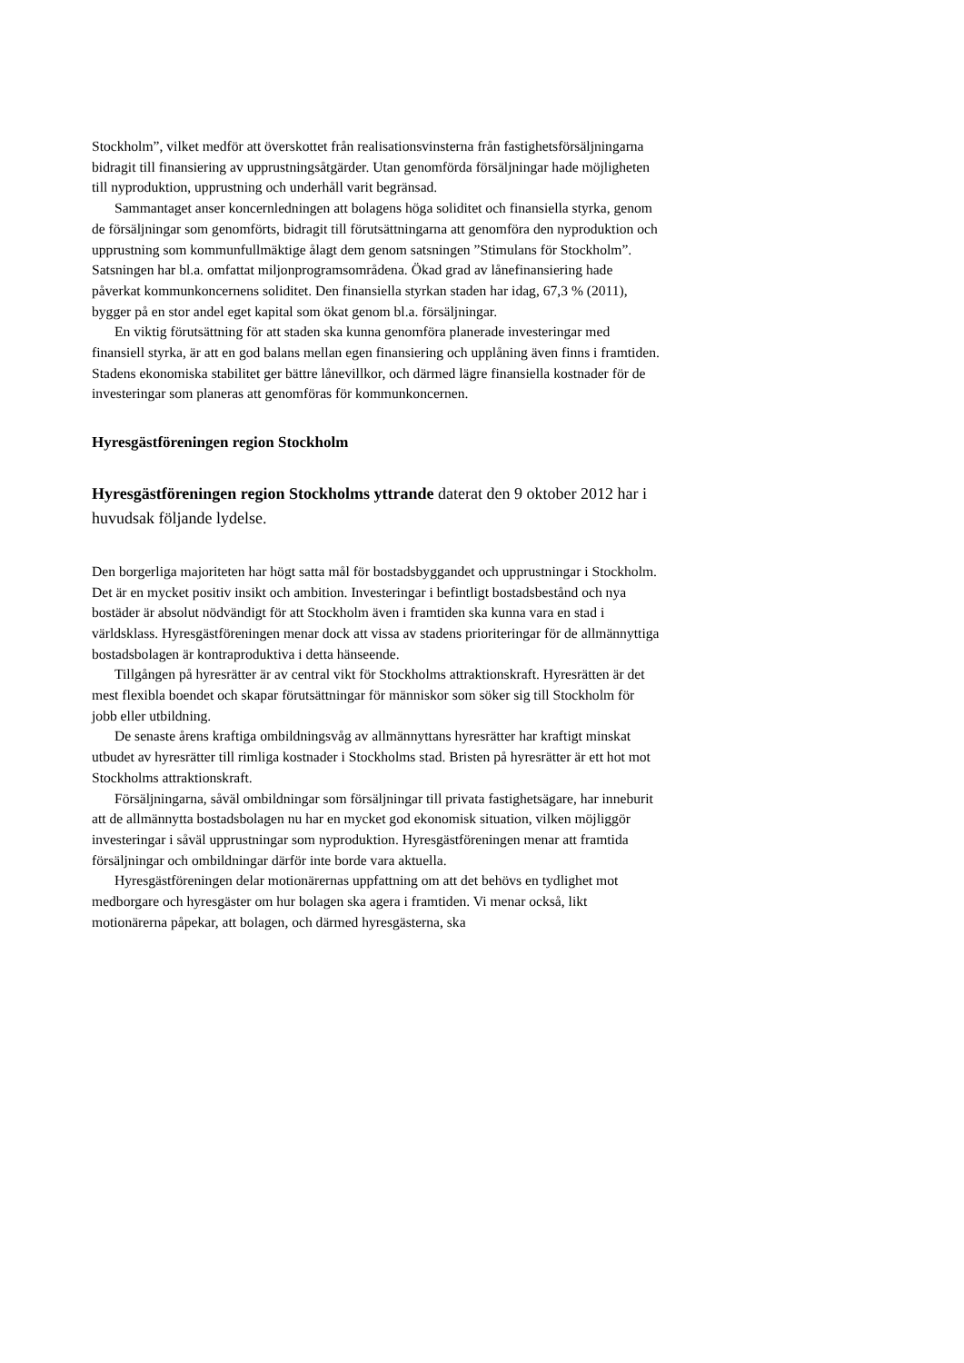Stockholm”, vilket medför att överskottet från realisationsvinsterna från fastighetsförsäljningarna bidragit till finansiering av upprustningsåtgärder. Utan genomförda försäljningar hade möjligheten till nyproduktion, upprustning och underhåll varit begränsad.
Sammantaget anser koncernledningen att bolagens höga soliditet och finansiella styrka, genom de försäljningar som genomförts, bidragit till förutsättningarna att genomföra den nyproduktion och upprustning som kommunfullmäktige ålagt dem genom satsningen ”Stimulans för Stockholm”. Satsningen har bl.a. omfattat miljonprogramsområdena. Ökad grad av lånefinansiering hade påverkat kommunkoncernens soliditet. Den finansiella styrkan staden har idag, 67,3 % (2011), bygger på en stor andel eget kapital som ökat genom bl.a. försäljningar.
En viktig förutsättning för att staden ska kunna genomföra planerade investeringar med finansiell styrka, är att en god balans mellan egen finansiering och upplåning även finns i framtiden. Stadens ekonomiska stabilitet ger bättre lånevillkor, och därmed lägre finansiella kostnader för de investeringar som planeras att genomföras för kommunkoncernen.
Hyresgästföreningen region Stockholm
Hyresgästföreningen region Stockholms yttrande daterat den 9 oktober 2012 har i huvudsak följande lydelse.
Den borgerliga majoriteten har högt satta mål för bostadsbyggandet och upprustningar i Stockholm. Det är en mycket positiv insikt och ambition. Investeringar i befintligt bostadsbestånd och nya bostäder är absolut nödvändigt för att Stockholm även i framtiden ska kunna vara en stad i världsklass. Hyresgästföreningen menar dock att vissa av stadens prioriteringar för de allmännyttiga bostadsbolagen är kontraproduktiva i detta hänseende.
Tillgången på hyresrätter är av central vikt för Stockholms attraktionskraft. Hyresrätten är det mest flexibla boendet och skapar förutsättningar för människor som söker sig till Stockholm för jobb eller utbildning.
De senaste årens kraftiga ombildningsvåg av allmännyttans hyresrätter har kraftigt minskat utbudet av hyresrätter till rimliga kostnader i Stockholms stad. Bristen på hyresrätter är ett hot mot Stockholms attraktionskraft.
Försäljningarna, såväl ombildningar som försäljningar till privata fastighetsägare, har inneburit att de allmännytta bostadsbolagen nu har en mycket god ekonomisk situation, vilken möjliggör investeringar i såväl upprustningar som nyproduktion. Hyresgästföreningen menar att framtida försäljningar och ombildningar därför inte borde vara aktuella.
Hyresgästföreningen delar motionärernas uppfattning om att det behövs en tydlighet mot medborgare och hyresgäster om hur bolagen ska agera i framtiden. Vi menar också, likt motionärerna påpekar, att bolagen, och därmed hyresgästerna, ska